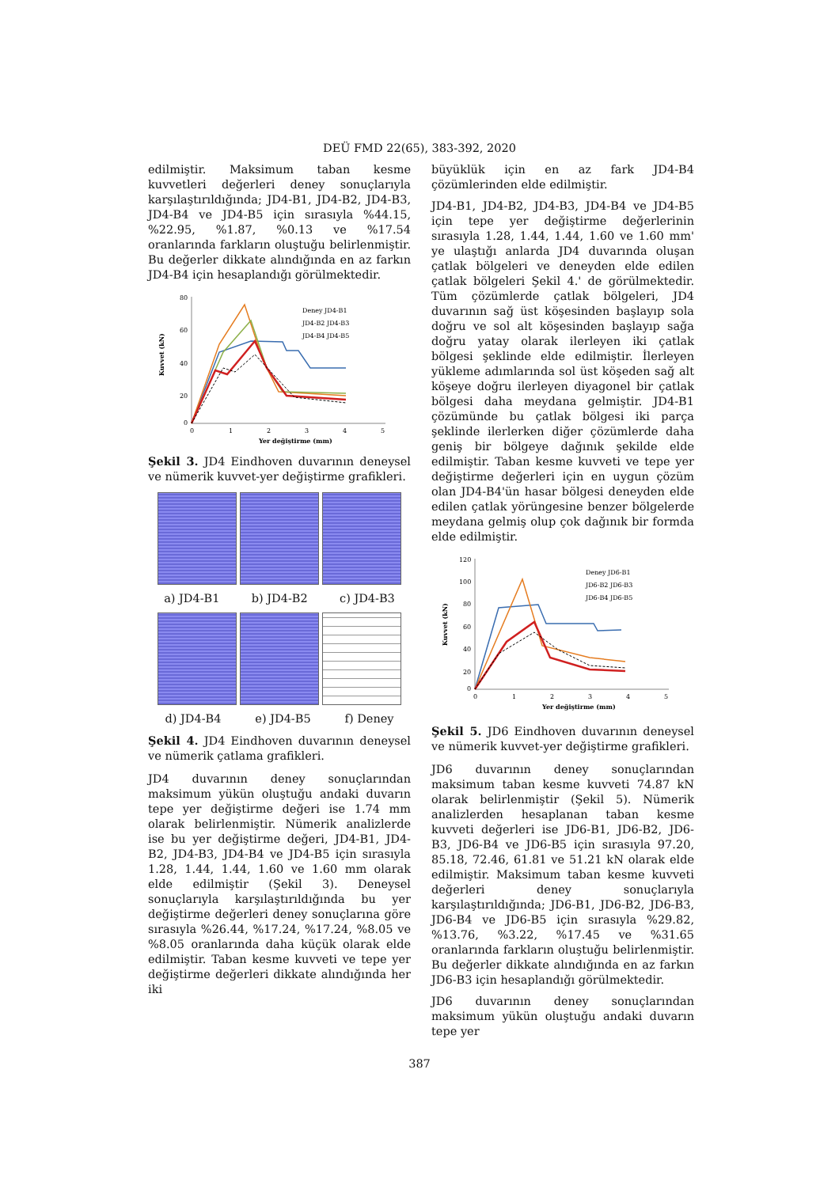DEÜ FMD 22(65), 383-392, 2020
edilmiştir. Maksimum taban kesme kuvvetleri değerleri deney sonuçlarıyla karşılaştırıldığında; JD4-B1, JD4-B2, JD4-B3, JD4-B4 ve JD4-B5 için sırasıyla %44.15, %22.95, %1.87, %0.13 ve %17.54 oranlarında farkların oluştuğu belirlenmiştir. Bu değerler dikkate alındığında en az farkın JD4-B4 için hesaplandığı görülmektedir.
80
60
40
20
0
0
1
2
3
4
5
Yer değiştirme (mm)
Kuvvet (kN)
Deney JD4-B1
JD4-B2 JD4-B3
JD4-B4 JD4-B5
Şekil 3. JD4 Eindhoven duvarının deneysel ve nümerik kuvvet-yer değiştirme grafikleri.
a) JD4-B1 b) JD4-B2 c) JD4-B3
d) JD4-B4 e) JD4-B5 f) Deney
Şekil 4. JD4 Eindhoven duvarının deneysel ve nümerik çatlama grafikleri.
JD4 duvarının deney sonuçlarından maksimum yükün oluştuğu andaki duvarın tepe yer değiştirme değeri ise 1.74 mm olarak belirlenmiştir. Nümerik analizlerde ise bu yer değiştirme değeri, JD4-B1, JD4-B2, JD4-B3, JD4-B4 ve JD4-B5 için sırasıyla 1.28, 1.44, 1.44, 1.60 ve 1.60 mm olarak elde edilmiştir (Şekil 3). Deneysel sonuçlarıyla karşılaştırıldığında bu yer değiştirme değerleri deney sonuçlarına göre sırasıyla %26.44, %17.24, %17.24, %8.05 ve %8.05 oranlarında daha küçük olarak elde edilmiştir. Taban kesme kuvveti ve tepe yer değiştirme değerleri dikkate alındığında her iki
büyüklük için en az fark JD4-B4 çözümlerinden elde edilmiştir.
JD4-B1, JD4-B2, JD4-B3, JD4-B4 ve JD4-B5 için tepe yer değiştirme değerlerinin sırasıyla 1.28, 1.44, 1.44, 1.60 ve 1.60 mm' ye ulaştığı anlarda JD4 duvarında oluşan çatlak bölgeleri ve deneyden elde edilen çatlak bölgeleri Şekil 4.' de görülmektedir. Tüm çözümlerde çatlak bölgeleri, JD4 duvarının sağ üst köşesinden başlayıp sola doğru ve sol alt köşesinden başlayıp sağa doğru yatay olarak ilerleyen iki çatlak bölgesi şeklinde elde edilmiştir. İlerleyen yükleme adımlarında sol üst köşeden sağ alt köşeye doğru ilerleyen diyagonel bir çatlak bölgesi daha meydana gelmiştir. JD4-B1 çözümünde bu çatlak bölgesi iki parça şeklinde ilerlerken diğer çözümlerde daha geniş bir bölgeye dağınık şekilde elde edilmiştir. Taban kesme kuvveti ve tepe yer değiştirme değerleri için en uygun çözüm olan JD4-B4'ün hasar bölgesi deneyden elde edilen çatlak yörüngesine benzer bölgelerde meydana gelmiş olup çok dağınık bir formda elde edilmiştir.
120
100
80
60
40
20
0
0
1
2
3
4
5
Yer değiştirme (mm)
Kuvvet (kN)
Deney JD6-B1
JD6-B2 JD6-B3
JD6-B4 JD6-B5
Şekil 5. JD6 Eindhoven duvarının deneysel ve nümerik kuvvet-yer değiştirme grafikleri.
JD6 duvarının deney sonuçlarından maksimum taban kesme kuvveti 74.87 kN olarak belirlenmiştir (Şekil 5). Nümerik analizlerden hesaplanan taban kesme kuvveti değerleri ise JD6-B1, JD6-B2, JD6-B3, JD6-B4 ve JD6-B5 için sırasıyla 97.20, 85.18, 72.46, 61.81 ve 51.21 kN olarak elde edilmiştir. Maksimum taban kesme kuvveti değerleri deney sonuçlarıyla karşılaştırıldığında; JD6-B1, JD6-B2, JD6-B3, JD6-B4 ve JD6-B5 için sırasıyla %29.82, %13.76, %3.22, %17.45 ve %31.65 oranlarında farkların oluştuğu belirlenmiştir. Bu değerler dikkate alındığında en az farkın JD6-B3 için hesaplandığı görülmektedir.
JD6 duvarının deney sonuçlarından maksimum yükün oluştuğu andaki duvarın tepe yer
387